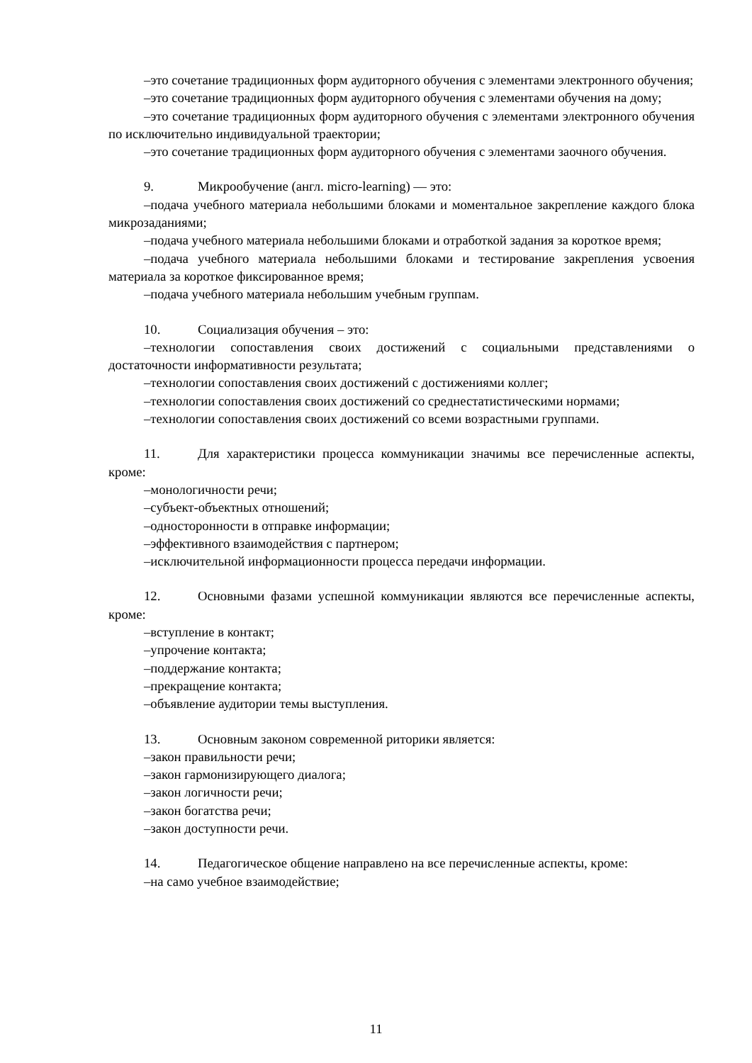–это сочетание традиционных форм аудиторного обучения с элементами электронного обучения;
–это сочетание традиционных форм аудиторного обучения с элементами обучения на дому;
–это сочетание традиционных форм аудиторного обучения с элементами электронного обучения по исключительно индивидуальной траектории;
–это сочетание традиционных форм аудиторного обучения с элементами заочного обучения.
9. Микрообучение (англ. micro-learning) — это:
–подача учебного материала небольшими блоками и моментальное закрепление каждого блока микрозаданиями;
–подача учебного материала небольшими блоками и отработкой задания за короткое время;
–подача учебного материала небольшими блоками и тестирование закрепления усвоения материала за короткое фиксированное время;
–подача учебного материала небольшим учебным группам.
10. Социализация обучения – это:
–технологии сопоставления своих достижений с социальными представлениями о достаточности информативности результата;
–технологии сопоставления своих достижений с достижениями коллег;
–технологии сопоставления своих достижений со среднестатистическими нормами;
–технологии сопоставления своих достижений со всеми возрастными группами.
11. Для характеристики процесса коммуникации значимы все перечисленные аспекты, кроме:
–монологичности речи;
–субъект-объектных отношений;
–односторонности в отправке информации;
–эффективного взаимодействия с партнером;
–исключительной информационности процесса передачи информации.
12. Основными фазами успешной коммуникации являются все перечисленные аспекты, кроме:
–вступление в контакт;
–упрочение контакта;
–поддержание контакта;
–прекращение контакта;
–объявление аудитории темы выступления.
13. Основным законом современной риторики является:
–закон правильности речи;
–закон гармонизирующего диалога;
–закон логичности речи;
–закон богатства речи;
–закон доступности речи.
14. Педагогическое общение направлено на все перечисленные аспекты, кроме:
–на само учебное взаимодействие;
11